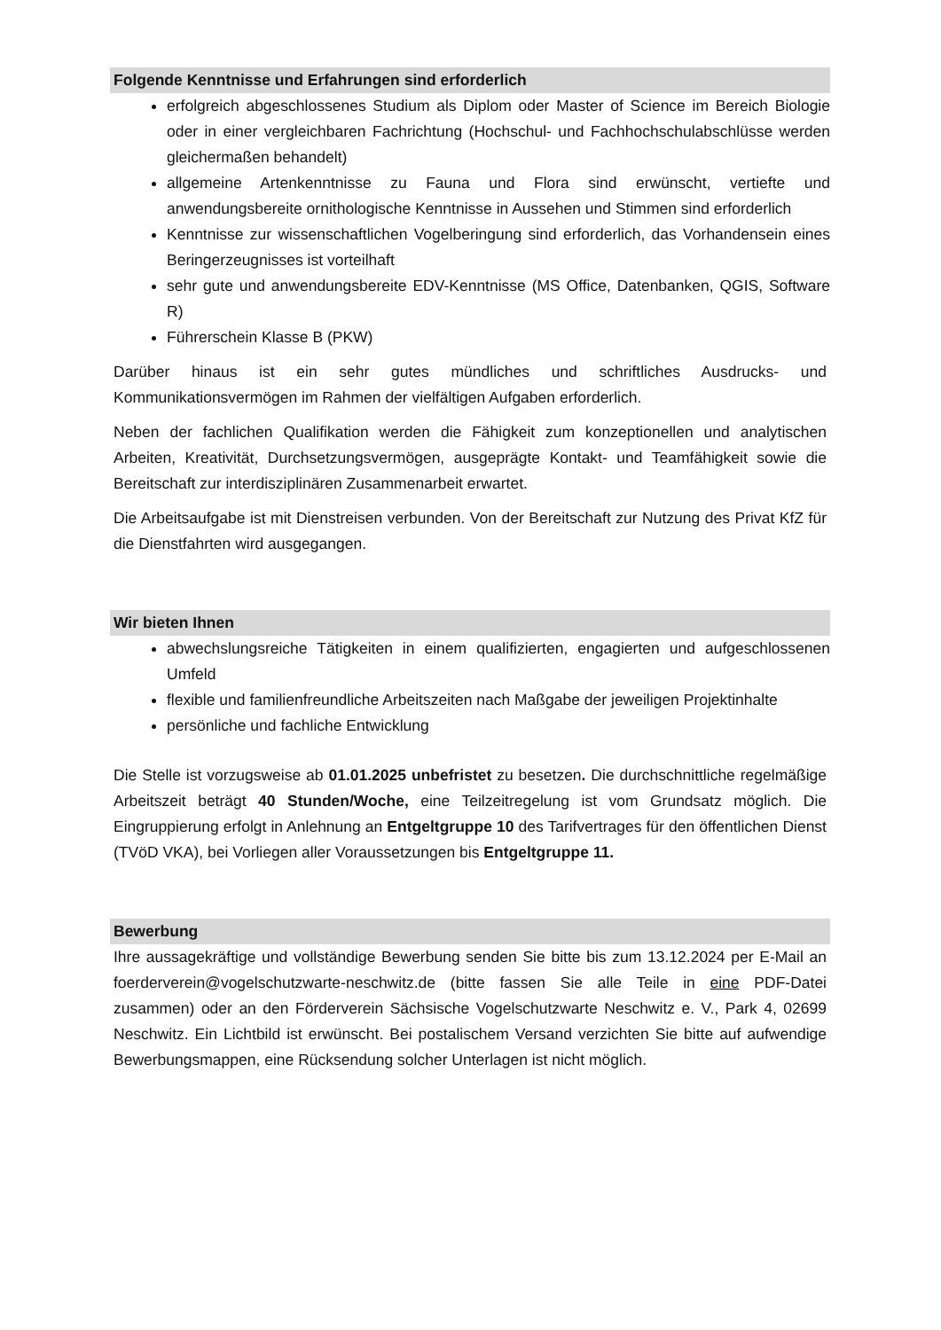Folgende Kenntnisse und Erfahrungen sind erforderlich
erfolgreich abgeschlossenes Studium als Diplom oder Master of Science im Bereich Biologie oder in einer vergleichbaren Fachrichtung (Hochschul- und Fachhochschulabschlüsse werden gleichermaßen behandelt)
allgemeine Artenkenntnisse zu Fauna und Flora sind erwünscht, vertiefte und anwendungsbereite ornithologische Kenntnisse in Aussehen und Stimmen sind erforderlich
Kenntnisse zur wissenschaftlichen Vogelberingung sind erforderlich, das Vorhandensein eines Beringerzeugnisses ist vorteilhaft
sehr gute und anwendungsbereite EDV-Kenntnisse (MS Office, Datenbanken, QGIS, Software R)
Führerschein Klasse B (PKW)
Darüber hinaus ist ein sehr gutes mündliches und schriftliches Ausdrucks- und Kommunikationsvermögen im Rahmen der vielfältigen Aufgaben erforderlich.
Neben der fachlichen Qualifikation werden die Fähigkeit zum konzeptionellen und analytischen Arbeiten, Kreativität, Durchsetzungsvermögen, ausgeprägte Kontakt- und Teamfähigkeit sowie die Bereitschaft zur interdisziplinären Zusammenarbeit erwartet.
Die Arbeitsaufgabe ist mit Dienstreisen verbunden. Von der Bereitschaft zur Nutzung des Privat KfZ für die Dienstfahrten wird ausgegangen.
Wir bieten Ihnen
abwechslungsreiche Tätigkeiten in einem qualifizierten, engagierten und aufgeschlossenen Umfeld
flexible und familienfreundliche Arbeitszeiten nach Maßgabe der jeweiligen Projektinhalte
persönliche und fachliche Entwicklung
Die Stelle ist vorzugsweise ab 01.01.2025 unbefristet zu besetzen. Die durchschnittliche regelmäßige Arbeitszeit beträgt 40 Stunden/Woche, eine Teilzeitregelung ist vom Grundsatz möglich. Die Eingruppierung erfolgt in Anlehnung an Entgeltgruppe 10 des Tarifvertrages für den öffentlichen Dienst (TVöD VKA), bei Vorliegen aller Voraussetzungen bis Entgeltgruppe 11.
Bewerbung
Ihre aussagekräftige und vollständige Bewerbung senden Sie bitte bis zum 13.12.2024 per E-Mail an foerderverein@vogelschutzwarte-neschwitz.de (bitte fassen Sie alle Teile in eine PDF-Datei zusammen) oder an den Förderverein Sächsische Vogelschutzwarte Neschwitz e. V., Park 4, 02699 Neschwitz. Ein Lichtbild ist erwünscht. Bei postalischem Versand verzichten Sie bitte auf aufwendige Bewerbungsmappen, eine Rücksendung solcher Unterlagen ist nicht möglich.